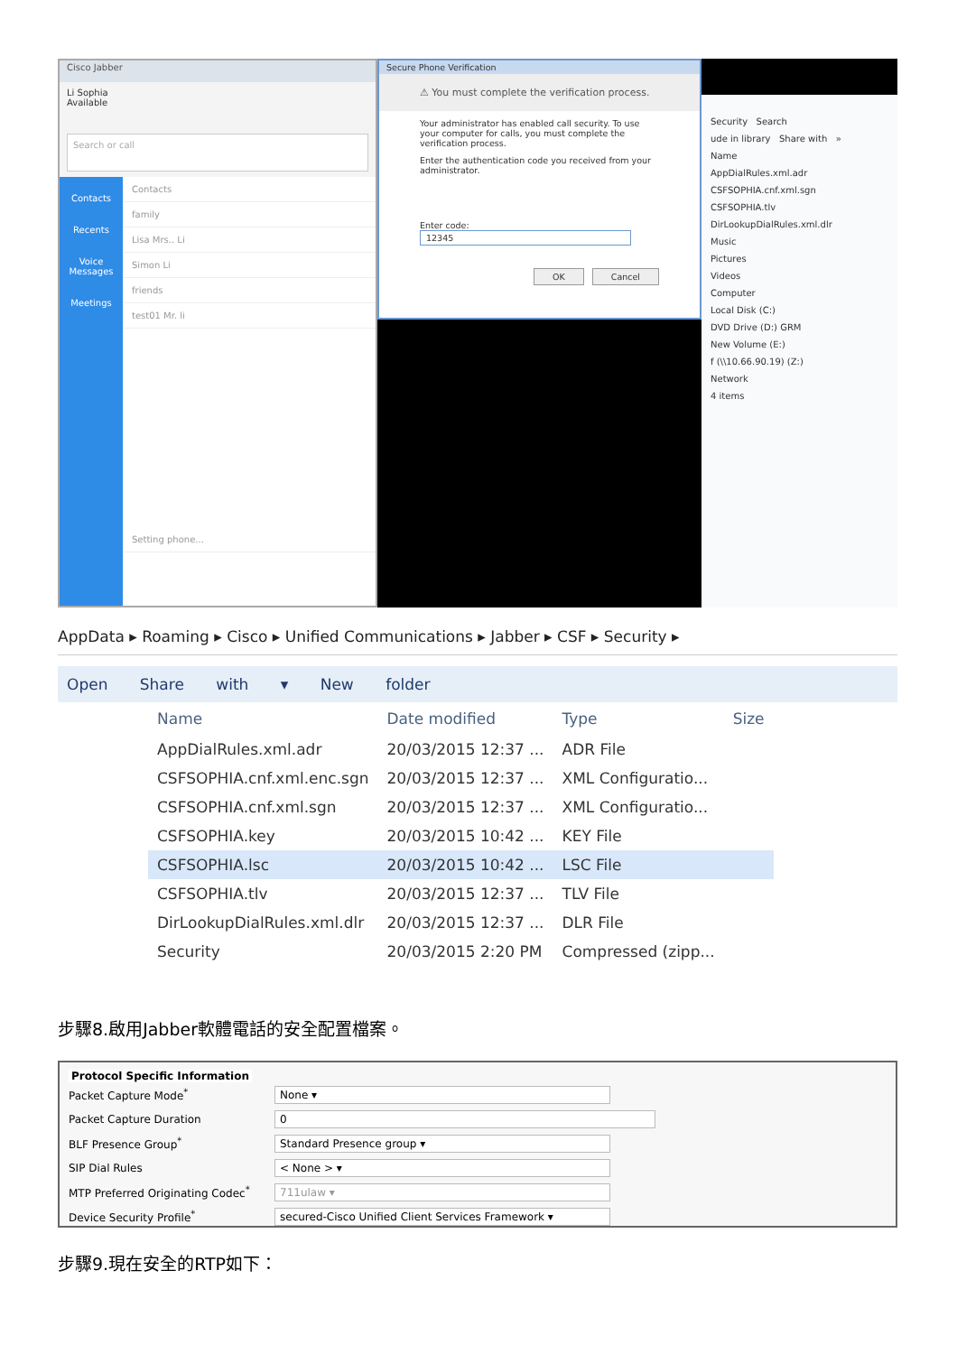Cisco Jabber
Li Sophia
Available
Search or call
Contacts
Recents
Voice Messages
Meetings
Contacts
family
Lisa Mrs.. Li
Simon Li
friends
test01 Mr. li
Setting phone...
Secure Phone Verification
⚠ You must complete the verification process.
Your administrator has enabled call security. To use your computer for calls, you must complete the verification process.
Enter the authentication code you received from your administrator.
Enter code: 12345
OK Cancel
Security Search
ude in library Share with »
Name
AppDialRules.xml.adr
CSFSOPHIA.cnf.xml.sgn
CSFSOPHIA.tlv
DirLookupDialRules.xml.dlr
Music
Pictures
Videos
Computer
Local Disk (C:)
DVD Drive (D:) GRM
New Volume (E:)
f (\\10.66.90.19) (Z:)
Network
4 items
AppData ▸ Roaming ▸ Cisco ▸ Unified Communications ▸ Jabber ▸ CSF ▸ Security ▸
Open Share with ▾ New folder
| Name | Date modified | Type | Size |
| --- | --- | --- | --- |
| AppDialRules.xml.adr | 20/03/2015 12:37 ... | ADR File | |
| CSFSOPHIA.cnf.xml.enc.sgn | 20/03/2015 12:37 ... | XML Configuratio... | |
| CSFSOPHIA.cnf.xml.sgn | 20/03/2015 12:37 ... | XML Configuratio... | |
| CSFSOPHIA.key | 20/03/2015 10:42 ... | KEY File | |
| CSFSOPHIA.lsc | 20/03/2015 10:42 ... | LSC File | |
| CSFSOPHIA.tlv | 20/03/2015 12:37 ... | TLV File | |
| DirLookupDialRules.xml.dlr | 20/03/2015 12:37 ... | DLR File | |
| Security | 20/03/2015 2:20 PM | Compressed (zipp... | |
步驟8.啟用Jabber軟體電話的安全配置檔案。
Protocol Specific Information
Packet Capture Mode<sup>*</sup> None ▾
Packet Capture Duration 0
BLF Presence Group<sup>*</sup> Standard Presence group ▾
SIP Dial Rules < None > ▾
MTP Preferred Originating Codec<sup>*</sup> 711ulaw ▾
Device Security Profile<sup>*</sup> secured-Cisco Unified Client Services Framework ▾
步驟9.現在安全的RTP如下：